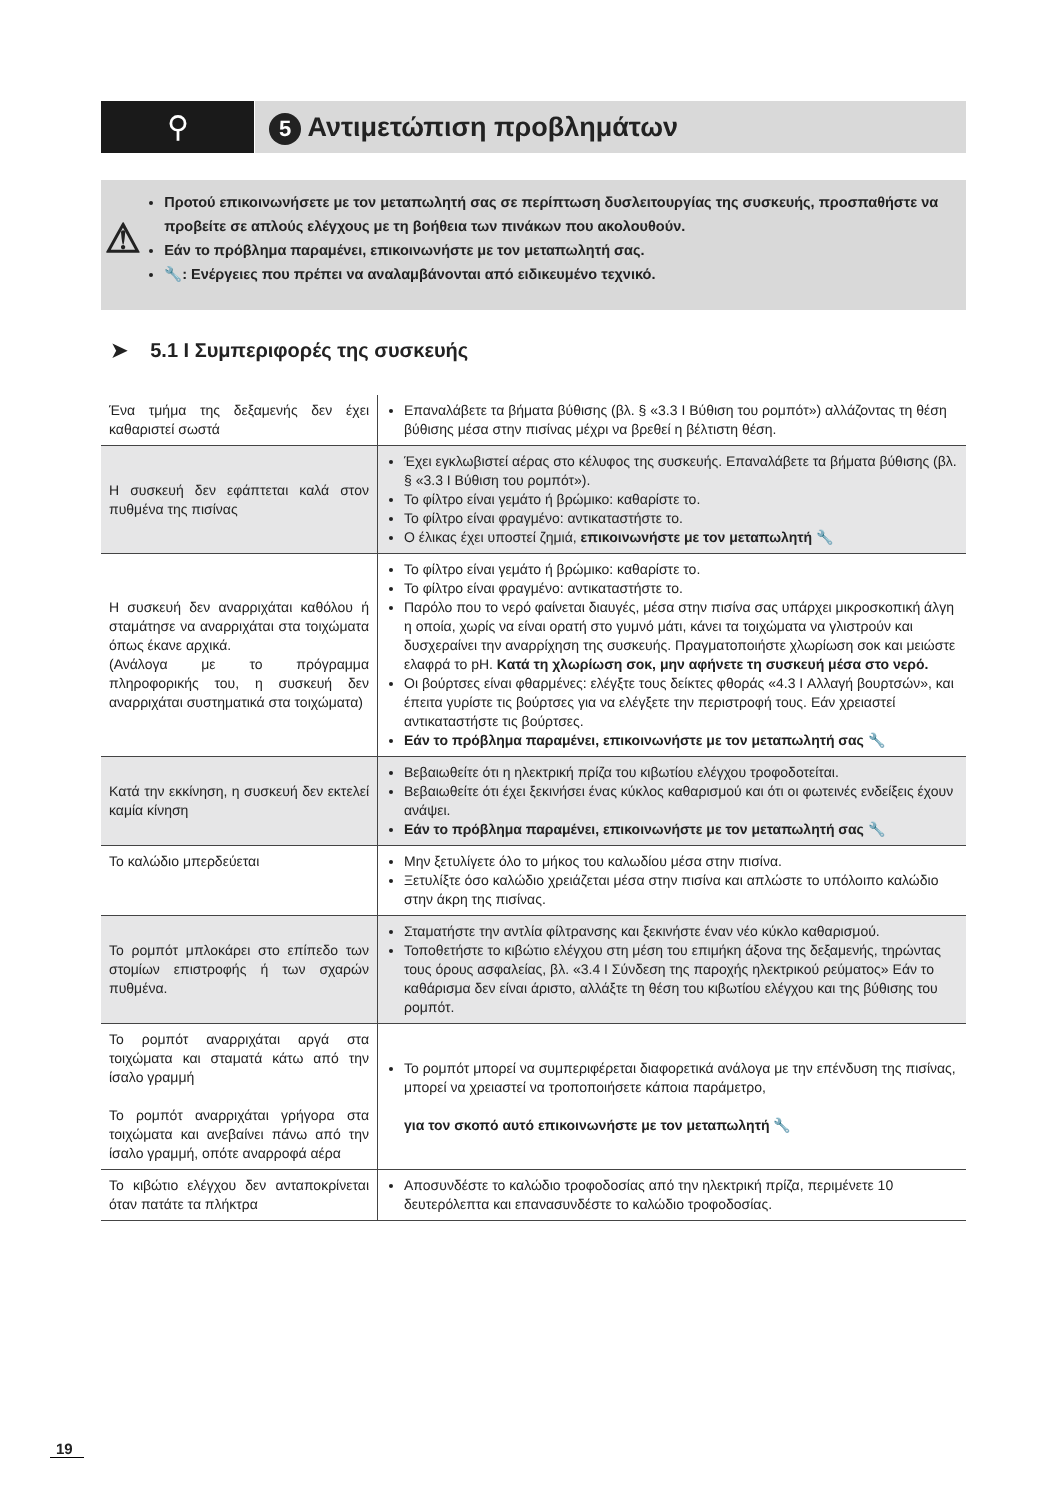⚲
5 Αντιμετώπιση προβλημάτων
⚠
Προτού επικοινωνήσετε με τον μεταπωλητή σας σε περίπτωση δυσλειτουργίας της συσκευής, προσπαθήστε να προβείτε σε απλούς ελέγχους με τη βοήθεια των πινάκων που ακολουθούν.
Εάν το πρόβλημα παραμένει, επικοινωνήστε με τον μεταπωλητή σας.
🔧: Ενέργειες που πρέπει να αναλαμβάνονται από ειδικευμένο τεχνικό.
➤ 5.1 I Συμπεριφορές της συσκευής
| Ένα τμήμα της δεξαμενής δεν έχει καθαριστεί σωστά | Επαναλάβετε τα βήματα βύθισης (βλ. § «3.3 I Βύθιση του ρομπότ») αλλάζοντας τη θέση βύθισης μέσα στην πισίνας μέχρι να βρεθεί η βέλτιστη θέση. |
| Η συσκευή δεν εφάπτεται καλά στον πυθμένα της πισίνας | Έχει εγκλωβιστεί αέρας στο κέλυφος της συσκευής. Επαναλάβετε τα βήματα βύθισης (βλ. § «3.3 I Βύθιση του ρομπότ»). Το φίλτρο είναι γεμάτο ή βρώμικο: καθαρίστε το. Το φίλτρο είναι φραγμένο: αντικαταστήστε το. Ο έλικας έχει υποστεί ζημιά, επικοινωνήστε με τον μεταπωλητή 🔧 |
| Η συσκευή δεν αναρριχάται καθόλου ή σταμάτησε να αναρριχάται στα τοιχώματα όπως έκανε αρχικά. (Ανάλογα με το πρόγραμμα πληροφορικής του, η συσκευή δεν αναρριχάται συστηματικά στα τοιχώματα) | Το φίλτρο είναι γεμάτο ή βρώμικο: καθαρίστε το. Το φίλτρο είναι φραγμένο: αντικαταστήστε το. Παρόλο που το νερό φαίνεται διαυγές, μέσα στην πισίνα σας υπάρχει μικροσκοπική άλγη η οποία, χωρίς να είναι ορατή στο γυμνό μάτι, κάνει τα τοιχώματα να γλιστρούν και δυσχεραίνει την αναρρίχηση της συσκευής. Πραγματοποιήστε χλωρίωση σοκ και μειώστε ελαφρά το pH. Κατά τη χλωρίωση σοκ, μην αφήνετε τη συσκευή μέσα στο νερό. Οι βούρτσες είναι φθαρμένες: ελέγξτε τους δείκτες φθοράς «4.3 I Αλλαγή βουρτσών», και έπειτα γυρίστε τις βούρτσες για να ελέγξετε την περιστροφή τους. Εάν χρειαστεί αντικαταστήστε τις βούρτσες. Εάν το πρόβλημα παραμένει, επικοινωνήστε με τον μεταπωλητή σας 🔧 |
| Κατά την εκκίνηση, η συσκευή δεν εκτελεί καμία κίνηση | Βεβαιωθείτε ότι η ηλεκτρική πρίζα του κιβωτίου ελέγχου τροφοδοτείται. Βεβαιωθείτε ότι έχει ξεκινήσει ένας κύκλος καθαρισμού και ότι οι φωτεινές ενδείξεις έχουν ανάψει. Εάν το πρόβλημα παραμένει, επικοινωνήστε με τον μεταπωλητή σας 🔧 |
| Το καλώδιο μπερδεύεται | Μην ξετυλίγετε όλο το μήκος του καλωδίου μέσα στην πισίνα. Ξετυλίξτε όσο καλώδιο χρειάζεται μέσα στην πισίνα και απλώστε το υπόλοιπο καλώδιο στην άκρη της πισίνας. |
| Το ρομπότ μπλοκάρει στο επίπεδο των στομίων επιστροφής ή των σχαρών πυθμένα. | Σταματήστε την αντλία φίλτρανσης και ξεκινήστε έναν νέο κύκλο καθαρισμού. Τοποθετήστε το κιβώτιο ελέγχου στη μέση του επιμήκη άξονα της δεξαμενής, τηρώντας τους όρους ασφαλείας, βλ. «3.4 I Σύνδεση της παροχής ηλεκτρικού ρεύματος» Εάν το καθάρισμα δεν είναι άριστο, αλλάξτε τη θέση του κιβωτίου ελέγχου και της βύθισης του ρομπότ. |
| Το ρομπότ αναρριχάται αργά στα τοιχώματα και σταματά κάτω από την ίσαλο γραμμή Το ρομπότ αναρριχάται γρήγορα στα τοιχώματα και ανεβαίνει πάνω από την ίσαλο γραμμή, οπότε αναρροφά αέρα | Το ρομπότ μπορεί να συμπεριφέρεται διαφορετικά ανάλογα με την επένδυση της πισίνας, μπορεί να χρειαστεί να τροποποιήσετε κάποια παράμετρο, για τον σκοπό αυτό επικοινωνήστε με τον μεταπωλητή 🔧 |
| Το κιβώτιο ελέγχου δεν ανταποκρίνεται όταν πατάτε τα πλήκτρα | Αποσυνδέστε το καλώδιο τροφοδοσίας από την ηλεκτρική πρίζα, περιμένετε 10 δευτερόλεπτα και επανασυνδέστε το καλώδιο τροφοδοσίας. |
19